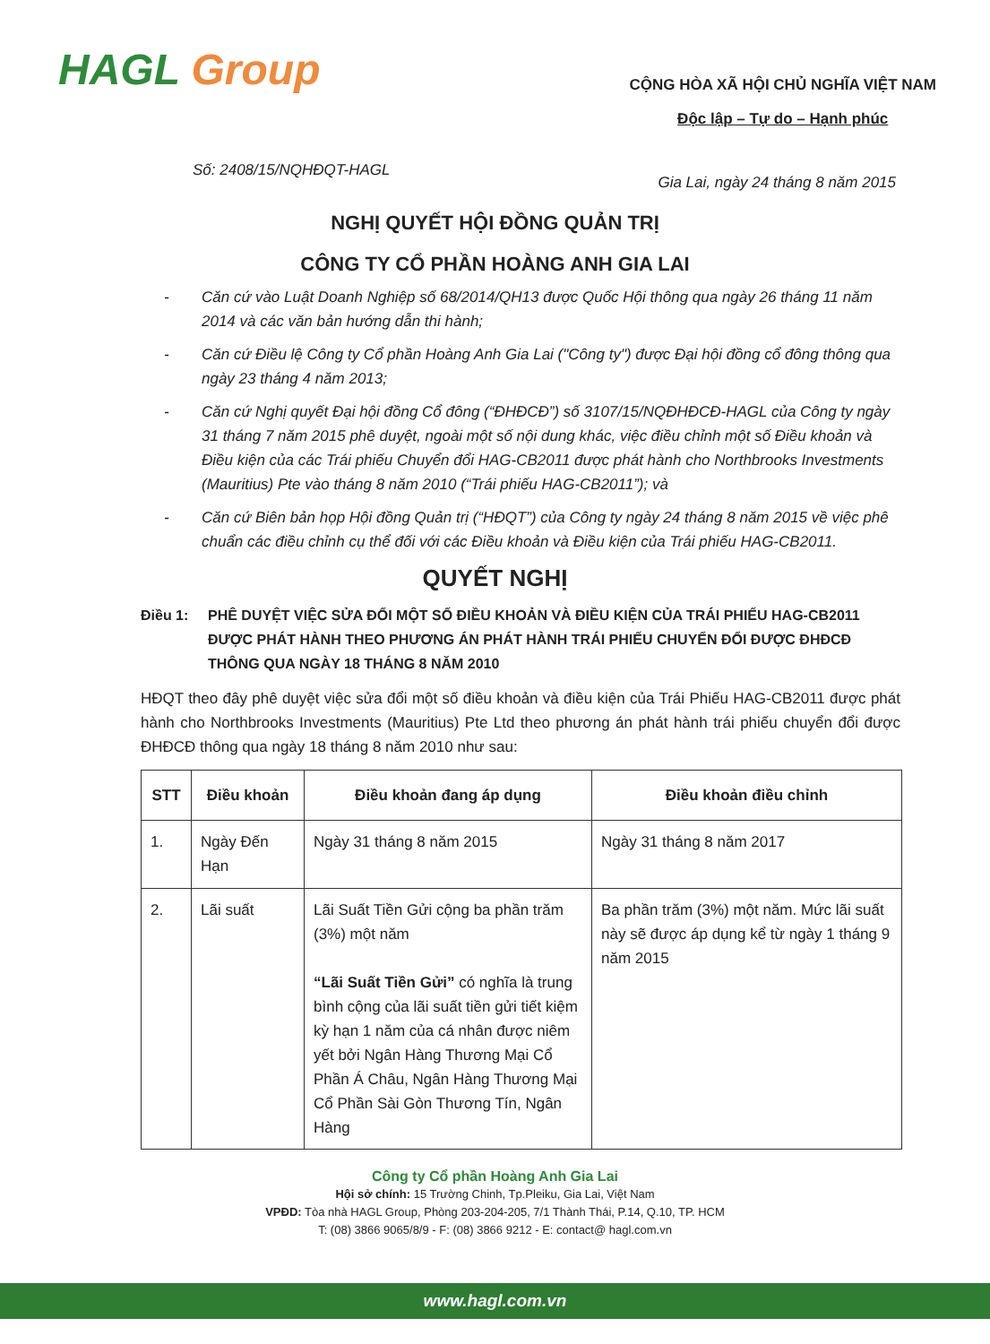HAGL Group
CỘNG HÒA XÃ HỘI CHỦ NGHĨA VIỆT NAM
Độc lập – Tự do – Hạnh phúc
Số: 2408/15/NQHĐQT-HAGL Gia Lai, ngày 24 tháng 8 năm 2015
NGHỊ QUYẾT HỘI ĐỒNG QUẢN TRỊ
CÔNG TY CỔ PHẦN HOÀNG ANH GIA LAI
- Căn cứ vào Luật Doanh Nghiệp số 68/2014/QH13 được Quốc Hội thông qua ngày 26 tháng 11 năm 2014 và các văn bản hướng dẫn thi hành;
- Căn cứ Điều lệ Công ty Cổ phần Hoàng Anh Gia Lai ("Công ty") được Đại hội đồng cổ đông thông qua ngày 23 tháng 4 năm 2013;
- Căn cứ Nghị quyết Đại hội đồng Cổ đông (“ĐHĐCĐ”) số 3107/15/NQĐHĐCĐ-HAGL của Công ty ngày 31 tháng 7 năm 2015 phê duyệt, ngoài một số nội dung khác, việc điều chỉnh một số Điều khoản và Điều kiện của các Trái phiếu Chuyển đổi HAG-CB2011 được phát hành cho Northbrooks Investments (Mauritius) Pte vào tháng 8 năm 2010 (“Trái phiếu HAG-CB2011”); và
- Căn cứ Biên bản họp Hội đồng Quản trị (“HĐQT”) của Công ty ngày 24 tháng 8 năm 2015 về việc phê chuẩn các điều chỉnh cụ thể đối với các Điều khoản và Điều kiện của Trái phiếu HAG-CB2011.
QUYẾT NGHỊ
Điều 1: PHÊ DUYỆT VIỆC SỬA ĐỔI MỘT SỐ ĐIỀU KHOẢN VÀ ĐIỀU KIỆN CỦA TRÁI PHIẾU HAG-CB2011 ĐƯỢC PHÁT HÀNH THEO PHƯƠNG ÁN PHÁT HÀNH TRÁI PHIẾU CHUYỂN ĐỔI ĐƯỢC ĐHĐCĐ THÔNG QUA NGÀY 18 THÁNG 8 NĂM 2010
HĐQT theo đây phê duyệt việc sửa đổi một số điều khoản và điều kiện của Trái Phiếu HAG-CB2011 được phát hành cho Northbrooks Investments (Mauritius) Pte Ltd theo phương án phát hành trái phiếu chuyển đổi được ĐHĐCĐ thông qua ngày 18 tháng 8 năm 2010 như sau:
| STT | Điều khoản | Điều khoản đang áp dụng | Điều khoản điều chỉnh |
| --- | --- | --- | --- |
| 1. | Ngày Đến Hạn | Ngày 31 tháng 8 năm 2015 | Ngày 31 tháng 8 năm 2017 |
| 2. | Lãi suất | Lãi Suất Tiền Gửi cộng ba phần trăm (3%) một năm “Lãi Suất Tiền Gửi” có nghĩa là trung bình cộng của lãi suất tiền gửi tiết kiệm kỳ hạn 1 năm của cá nhân được niêm yết bởi Ngân Hàng Thương Mại Cổ Phần Á Châu, Ngân Hàng Thương Mại Cổ Phần Sài Gòn Thương Tín, Ngân Hàng | Ba phần trăm (3%) một năm. Mức lãi suất này sẽ được áp dụng kể từ ngày 1 tháng 9 năm 2015 |
Công ty Cổ phần Hoàng Anh Gia Lai
Hội sở chính: 15 Trường Chinh, Tp.Pleiku, Gia Lai, Việt Nam
VPĐD: Tòa nhà HAGL Group, Phòng 203-204-205, 7/1 Thành Thái, P.14, Q.10, TP. HCM
T: (08) 3866 9065/8/9 - F: (08) 3866 9212 - E: contact@ hagl.com.vn
www.hagl.com.vn